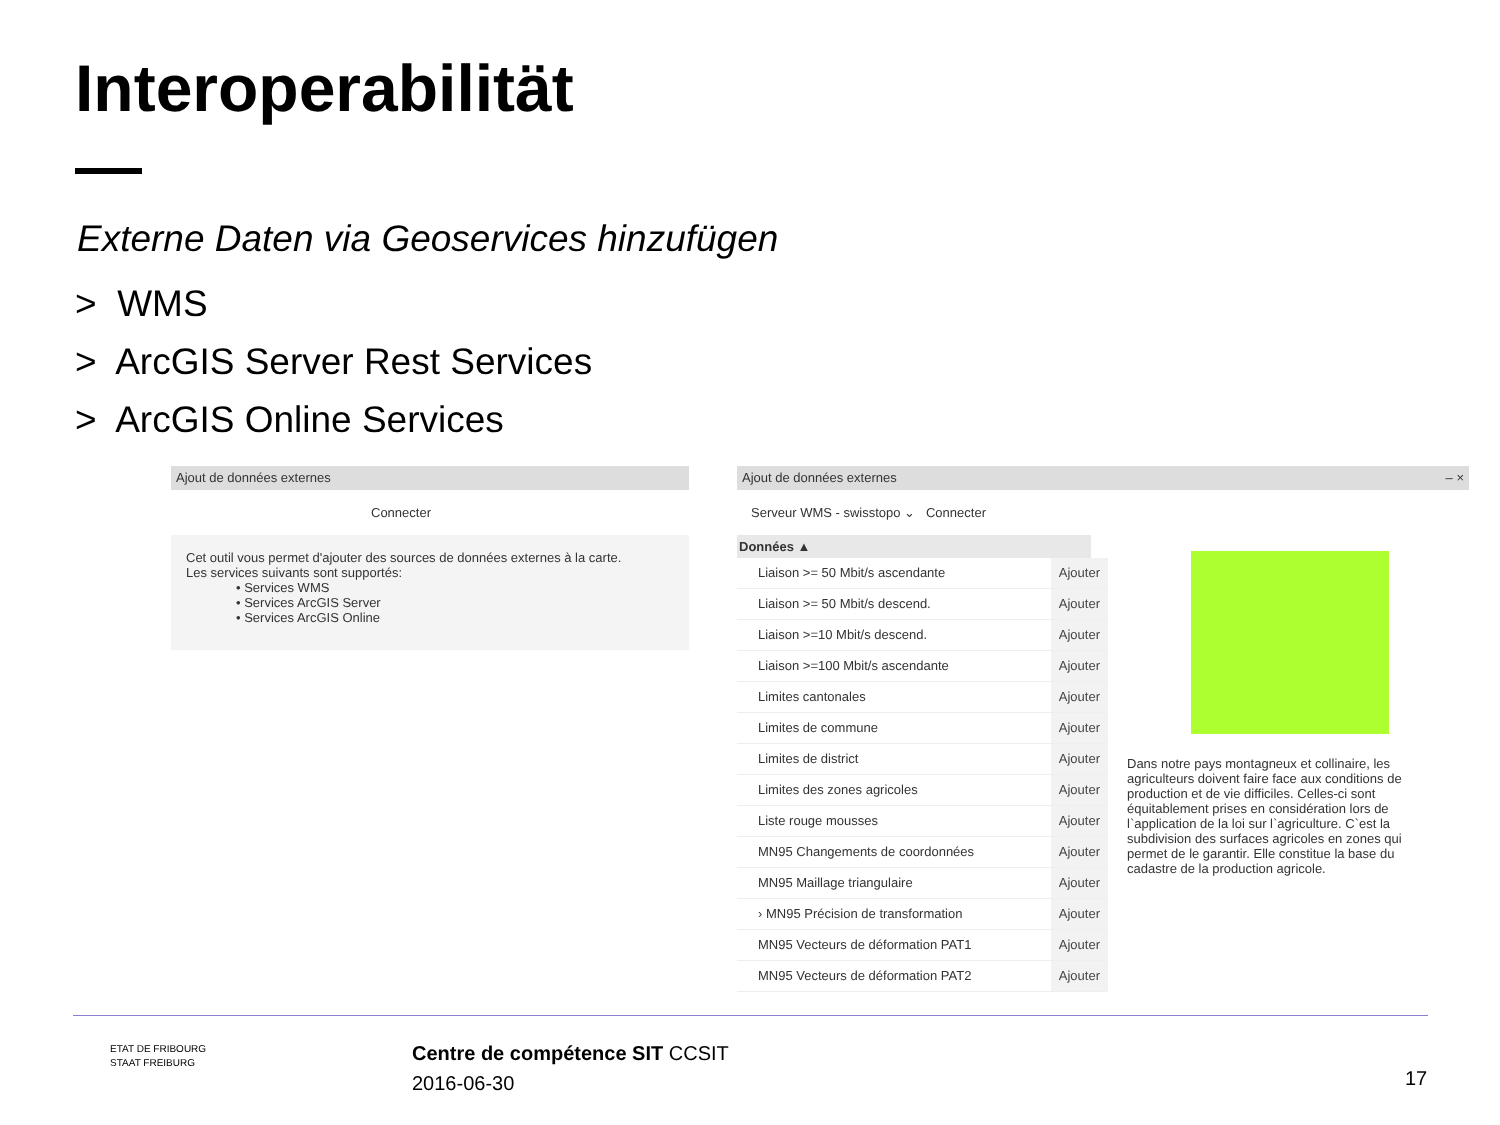Interoperabilität
Externe Daten via Geoservices hinzufügen
> WMS
> ArcGIS Server Rest Services
> ArcGIS Online Services
Ajout de données externes
Connecter
Cet outil vous permet d'ajouter des sources de données externes à la carte.
Les services suivants sont supportés:
• Services WMS
• Services ArcGIS Server
• Services ArcGIS Online
Ajout de données externes – ×
Serveur WMS - swisstopo ⌄ Connecter
Données ▲
Liaison >= 50 Mbit/s ascendante Ajouter
Liaison >= 50 Mbit/s descend. Ajouter
Liaison >=10 Mbit/s descend. Ajouter
Liaison >=100 Mbit/s ascendante Ajouter
Limites cantonales Ajouter
Limites de commune Ajouter
Limites de district Ajouter
Limites des zones agricoles Ajouter
Liste rouge mousses Ajouter
MN95 Changements de coordonnées Ajouter
MN95 Maillage triangulaire Ajouter
› MN95 Précision de transformation Ajouter
MN95 Vecteurs de déformation PAT1 Ajouter
MN95 Vecteurs de déformation PAT2 Ajouter
Dans notre pays montagneux et collinaire, les agriculteurs doivent faire face aux conditions de production et de vie difficiles. Celles-ci sont équitablement prises en considération lors de l`application de la loi sur l`agriculture. C`est la subdivision des surfaces agricoles en zones qui permet de le garantir. Elle constitue la base du cadastre de la production agricole.
ETAT DE FRIBOURG
STAAT FREIBURG
Centre de compétence SIT CCSIT
2016-06-30
17